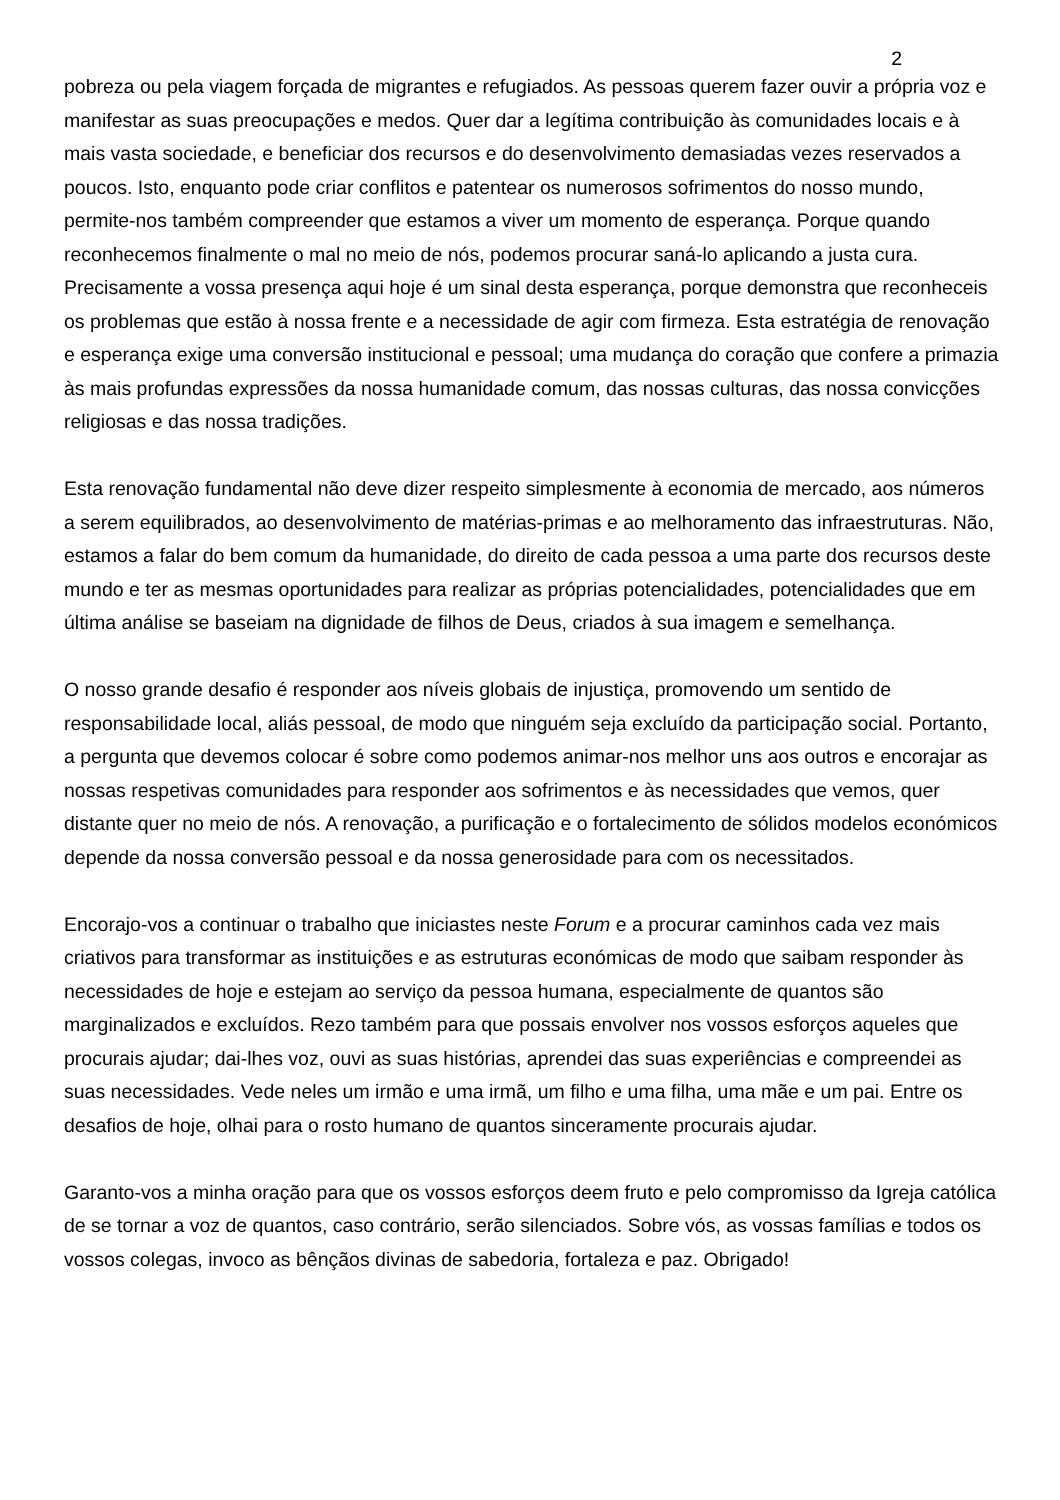2
pobreza ou pela viagem forçada de migrantes e refugiados. As pessoas querem fazer ouvir a própria voz e manifestar as suas preocupações e medos. Quer dar a legítima contribuição às comunidades locais e à mais vasta sociedade, e beneficiar dos recursos e do desenvolvimento demasiadas vezes reservados a poucos. Isto, enquanto pode criar conflitos e patentear os numerosos sofrimentos do nosso mundo, permite-nos também compreender que estamos a viver um momento de esperança. Porque quando reconhecemos finalmente o mal no meio de nós, podemos procurar saná-lo aplicando a justa cura. Precisamente a vossa presença aqui hoje é um sinal desta esperança, porque demonstra que reconheceis os problemas que estão à nossa frente e a necessidade de agir com firmeza. Esta estratégia de renovação e esperança exige uma conversão institucional e pessoal; uma mudança do coração que confere a primazia às mais profundas expressões da nossa humanidade comum, das nossas culturas, das nossa convicções religiosas e das nossa tradições.
Esta renovação fundamental não deve dizer respeito simplesmente à economia de mercado, aos números a serem equilibrados, ao desenvolvimento de matérias-primas e ao melhoramento das infraestruturas. Não, estamos a falar do bem comum da humanidade, do direito de cada pessoa a uma parte dos recursos deste mundo e ter as mesmas oportunidades para realizar as próprias potencialidades, potencialidades que em última análise se baseiam na dignidade de filhos de Deus, criados à sua imagem e semelhança.
O nosso grande desafio é responder aos níveis globais de injustiça, promovendo um sentido de responsabilidade local, aliás pessoal, de modo que ninguém seja excluído da participação social. Portanto, a pergunta que devemos colocar é sobre como podemos animar-nos melhor uns aos outros e encorajar as nossas respetivas comunidades para responder aos sofrimentos e às necessidades que vemos, quer distante quer no meio de nós. A renovação, a purificação e o fortalecimento de sólidos modelos económicos depende da nossa conversão pessoal e da nossa generosidade para com os necessitados.
Encorajo-vos a continuar o trabalho que iniciastes neste Forum e a procurar caminhos cada vez mais criativos para transformar as instituições e as estruturas económicas de modo que saibam responder às necessidades de hoje e estejam ao serviço da pessoa humana, especialmente de quantos são marginalizados e excluídos. Rezo também para que possais envolver nos vossos esforços aqueles que procurais ajudar; dai-lhes voz, ouvi as suas histórias, aprendei das suas experiências e compreendei as suas necessidades. Vede neles um irmão e uma irmã, um filho e uma filha, uma mãe e um pai. Entre os desafios de hoje, olhai para o rosto humano de quantos sinceramente procurais ajudar.
Garanto-vos a minha oração para que os vossos esforços deem fruto e pelo compromisso da Igreja católica de se tornar a voz de quantos, caso contrário, serão silenciados. Sobre vós, as vossas famílias e todos os vossos colegas, invoco as bênçãos divinas de sabedoria, fortaleza e paz. Obrigado!